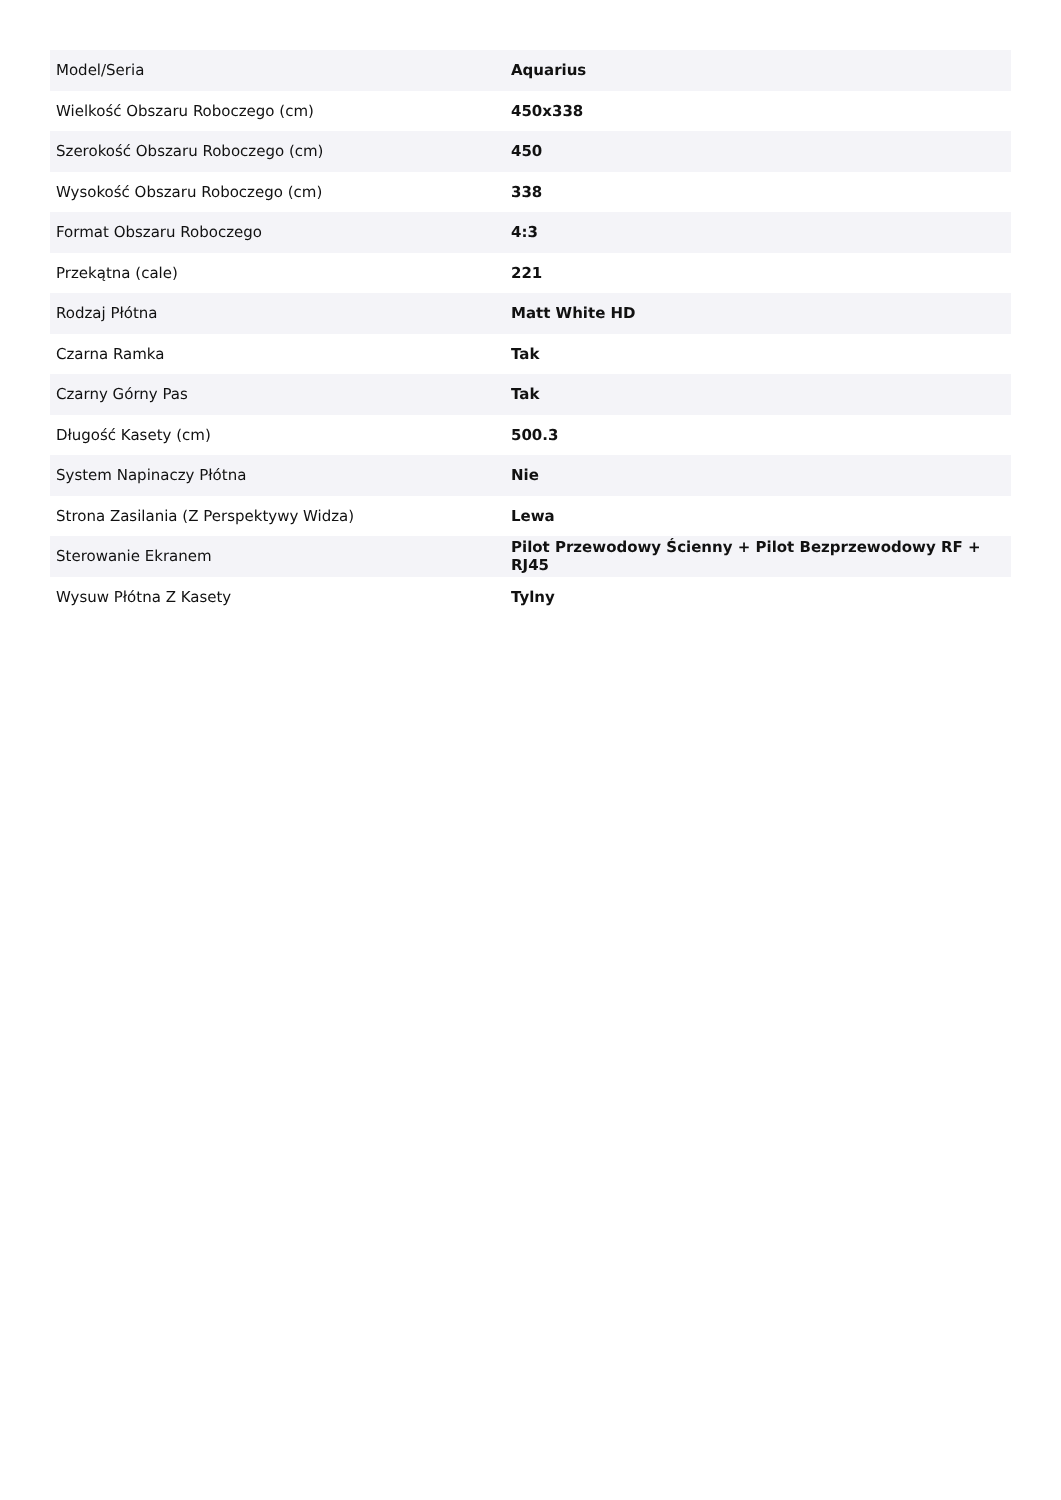| Model/Seria | Aquarius |
| Wielkość Obszaru Roboczego (cm) | 450x338 |
| Szerokość Obszaru Roboczego (cm) | 450 |
| Wysokość Obszaru Roboczego (cm) | 338 |
| Format Obszaru Roboczego | 4:3 |
| Przekątna (cale) | 221 |
| Rodzaj Płótna | Matt White HD |
| Czarna Ramka | Tak |
| Czarny Górny Pas | Tak |
| Długość Kasety (cm) | 500.3 |
| System Napinaczy Płótna | Nie |
| Strona Zasilania (Z Perspektywy Widza) | Lewa |
| Sterowanie Ekranem | Pilot Przewodowy Ścienny + Pilot Bezprzewodowy RF + RJ45 |
| Wysuw Płótna Z Kasety | Tylny |